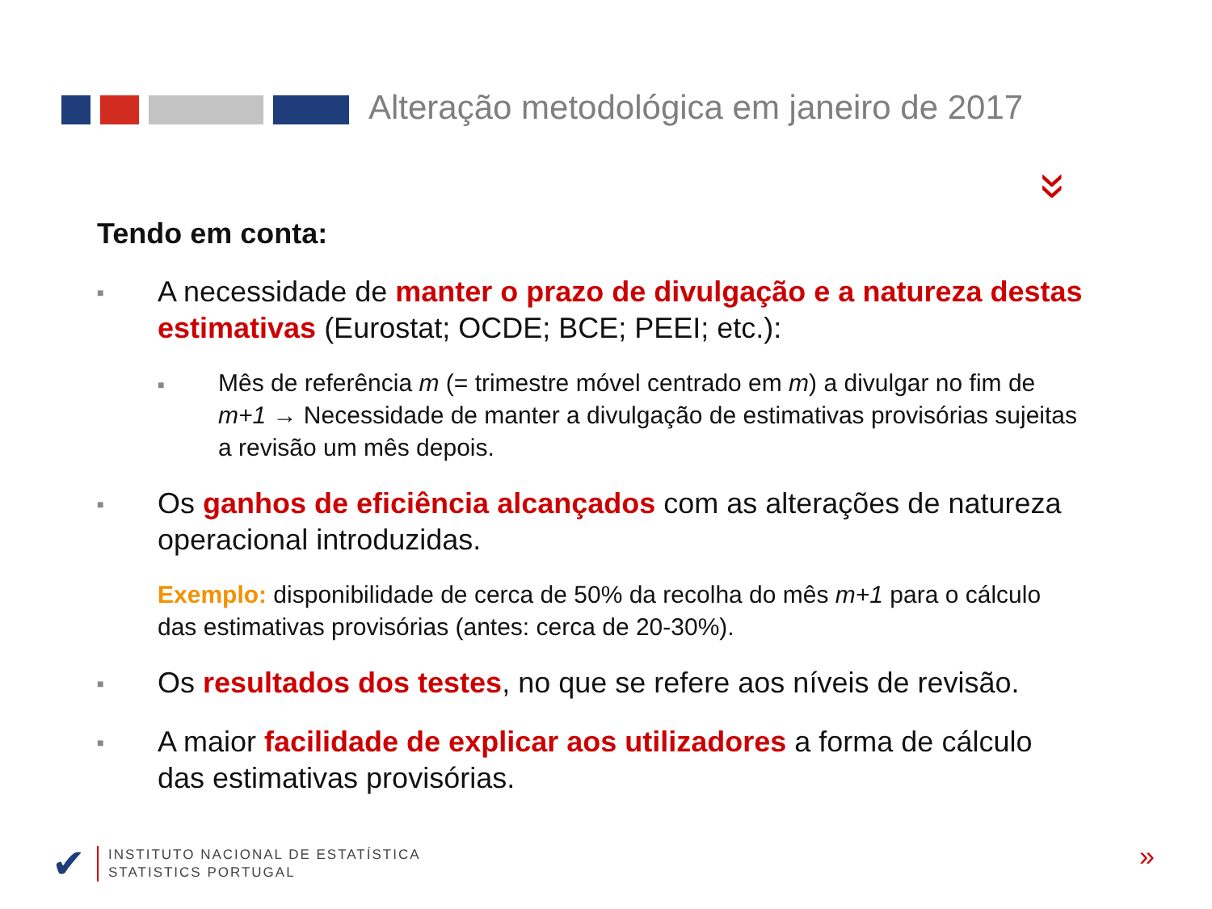Alteração metodológica em janeiro de 2017
»
Tendo em conta:
■
A necessidade de manter o prazo de divulgação e a natureza destas estimativas (Eurostat; OCDE; BCE; PEEI; etc.):
■
Mês de referência m (= trimestre móvel centrado em m) a divulgar no fim de m+1 → Necessidade de manter a divulgação de estimativas provisórias sujeitas a revisão um mês depois.
■
Os ganhos de eficiência alcançados com as alterações de natureza operacional introduzidas.
Exemplo: disponibilidade de cerca de 50% da recolha do mês m+1 para o cálculo das estimativas provisórias (antes: cerca de 20-30%).
■
Os resultados dos testes, no que se refere aos níveis de revisão.
■
A maior facilidade de explicar aos utilizadores a forma de cálculo das estimativas provisórias.
✔
INSTITUTO NACIONAL DE ESTATÍSTICA
STATISTICS PORTUGAL
»